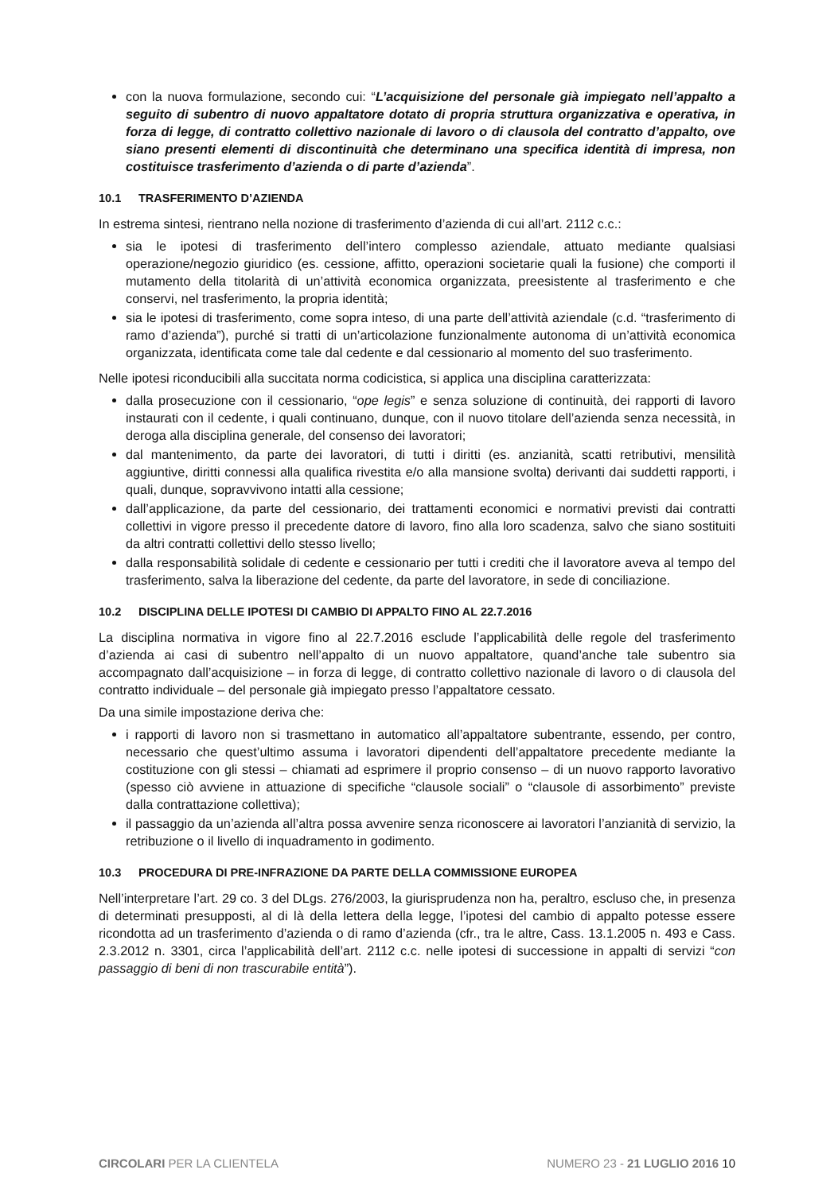con la nuova formulazione, secondo cui: “L’acquisizione del personale già impiegato nell’appalto a seguito di subentro di nuovo appaltatore dotato di propria struttura organizzativa e operativa, in forza di legge, di contratto collettivo nazionale di lavoro o di clausola del contratto d’appalto, ove siano presenti elementi di discontinuità che determinano una specifica identità di impresa, non costituisce trasferimento d’azienda o di parte d’azienda”.
10.1 TRASFERIMENTO D’AZIENDA
In estrema sintesi, rientrano nella nozione di trasferimento d’azienda di cui all’art. 2112 c.c.:
sia le ipotesi di trasferimento dell’intero complesso aziendale, attuato mediante qualsiasi operazione/negozio giuridico (es. cessione, affitto, operazioni societarie quali la fusione) che comporti il mutamento della titolarità di un’attività economica organizzata, preesistente al trasferimento e che conservi, nel trasferimento, la propria identità;
sia le ipotesi di trasferimento, come sopra inteso, di una parte dell’attività aziendale (c.d. “trasferimento di ramo d’azienda”), purché si tratti di un’articolazione funzionalmente autonoma di un’attività economica organizzata, identificata come tale dal cedente e dal cessionario al momento del suo trasferimento.
Nelle ipotesi riconducibili alla succitata norma codicistica, si applica una disciplina caratterizzata:
dalla prosecuzione con il cessionario, “ope legis” e senza soluzione di continuità, dei rapporti di lavoro instaurati con il cedente, i quali continuano, dunque, con il nuovo titolare dell’azienda senza necessità, in deroga alla disciplina generale, del consenso dei lavoratori;
dal mantenimento, da parte dei lavoratori, di tutti i diritti (es. anzianità, scatti retributivi, mensilità aggiuntive, diritti connessi alla qualifica rivestita e/o alla mansione svolta) derivanti dai suddetti rapporti, i quali, dunque, sopravvivono intatti alla cessione;
dall’applicazione, da parte del cessionario, dei trattamenti economici e normativi previsti dai contratti collettivi in vigore presso il precedente datore di lavoro, fino alla loro scadenza, salvo che siano sostituiti da altri contratti collettivi dello stesso livello;
dalla responsabilità solidale di cedente e cessionario per tutti i crediti che il lavoratore aveva al tempo del trasferimento, salva la liberazione del cedente, da parte del lavoratore, in sede di conciliazione.
10.2 DISCIPLINA DELLE IPOTESI DI CAMBIO DI APPALTO FINO AL 22.7.2016
La disciplina normativa in vigore fino al 22.7.2016 esclude l’applicabilità delle regole del trasferimento d’azienda ai casi di subentro nell’appalto di un nuovo appaltatore, quand’anche tale subentro sia accompagnato dall’acquisizione – in forza di legge, di contratto collettivo nazionale di lavoro o di clausola del contratto individuale – del personale già impiegato presso l’appaltatore cessato.
Da una simile impostazione deriva che:
i rapporti di lavoro non si trasmettano in automatico all’appaltatore subentrante, essendo, per contro, necessario che quest’ultimo assuma i lavoratori dipendenti dell’appaltatore precedente mediante la costituzione con gli stessi – chiamati ad esprimere il proprio consenso – di un nuovo rapporto lavorativo (spesso ciò avviene in attuazione di specifiche “clausole sociali” o “clausole di assorbimento” previste dalla contrattazione collettiva);
il passaggio da un’azienda all’altra possa avvenire senza riconoscere ai lavoratori l’anzianità di servizio, la retribuzione o il livello di inquadramento in godimento.
10.3 PROCEDURA DI PRE-INFRAZIONE DA PARTE DELLA COMMISSIONE EUROPEA
Nell’interpretare l’art. 29 co. 3 del DLgs. 276/2003, la giurisprudenza non ha, peraltro, escluso che, in presenza di determinati presupposti, al di là della lettera della legge, l’ipotesi del cambio di appalto potesse essere ricondotta ad un trasferimento d’azienda o di ramo d’azienda (cfr., tra le altre, Cass. 13.1.2005 n. 493 e Cass. 2.3.2012 n. 3301, circa l’applicabilità dell’art. 2112 c.c. nelle ipotesi di successione in appalti di servizi “con passaggio di beni di non trascurabile entità”).
CIRCOLARI PER LA CLIENTELA NUMERO 23 - 21 LUGLIO 2016 10